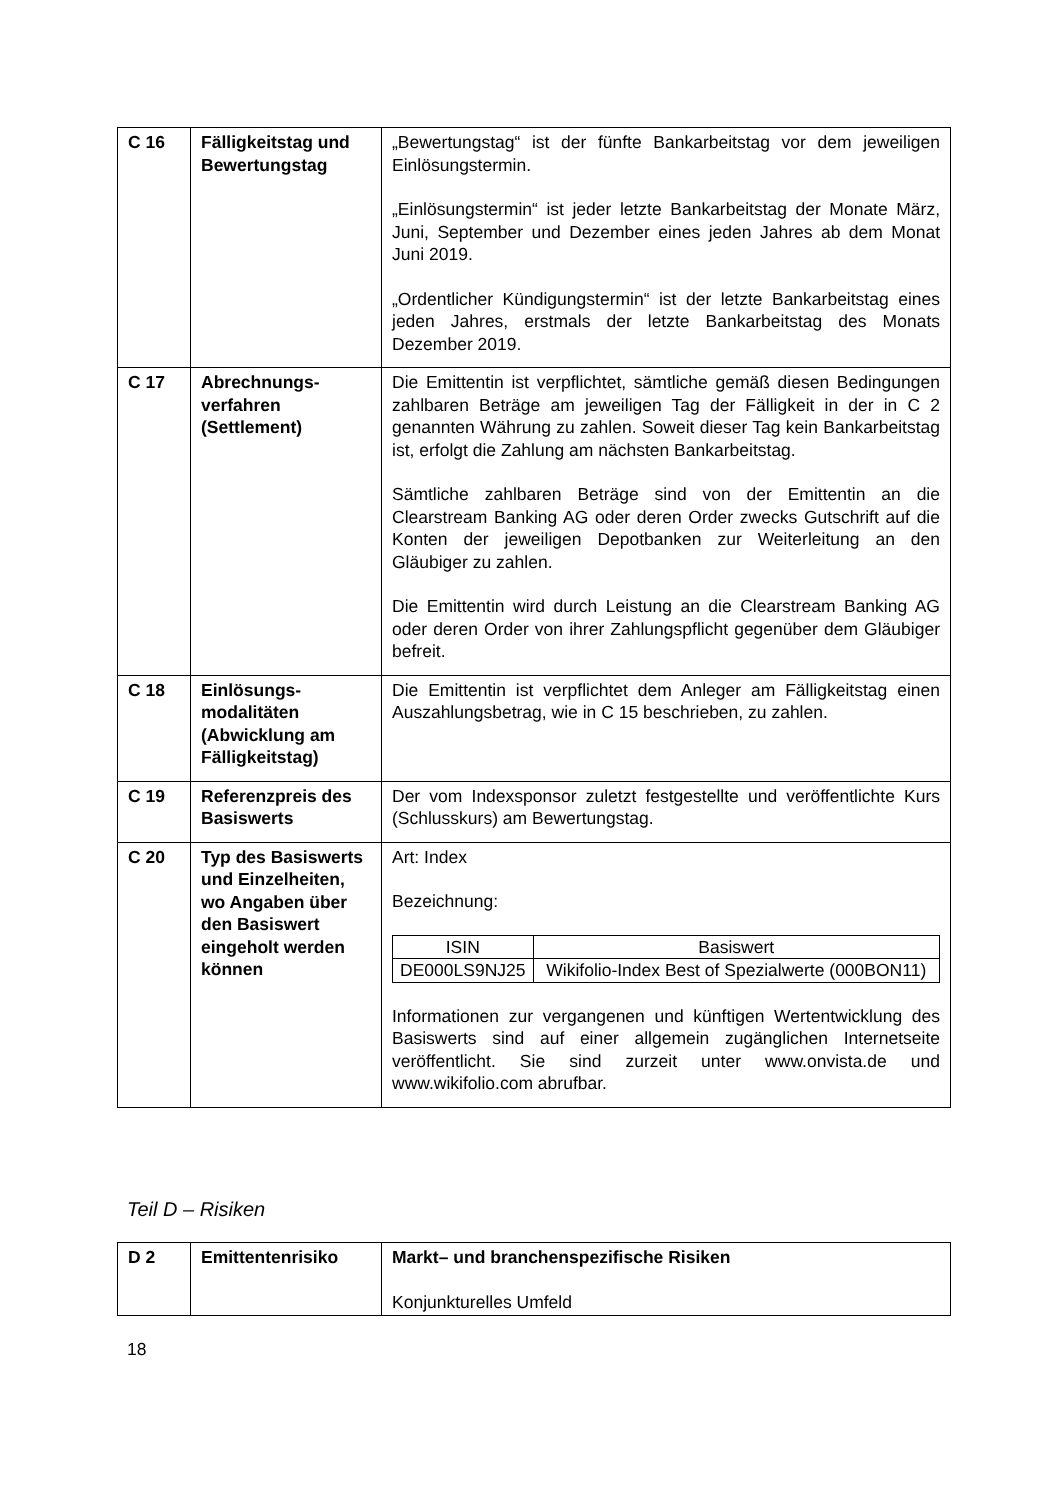| C 16 | Fälligkeitstag und Bewertungstag | „Bewertungstag“ ist der fünfte Bankarbeitstag vor dem jeweiligen Einlösungstermin. „Einlösungstermin“ ist jeder letzte Bankarbeitstag der Monate März, Juni, September und Dezember eines jeden Jahres ab dem Monat Juni 2019. „Ordentlicher Kündigungstermin“ ist der letzte Bankarbeitstag eines jeden Jahres, erstmals der letzte Bankarbeitstag des Monats Dezember 2019. |
| C 17 | Abrechnungs-verfahren (Settlement) | Die Emittentin ist verpflichtet, sämtliche gemäß diesen Bedingungen zahlbaren Beträge am jeweiligen Tag der Fälligkeit in der in C 2 genannten Währung zu zahlen. Soweit dieser Tag kein Bankarbeitstag ist, erfolgt die Zahlung am nächsten Bankarbeitstag. Sämtliche zahlbaren Beträge sind von der Emittentin an die Clearstream Banking AG oder deren Order zwecks Gutschrift auf die Konten der jeweiligen Depotbanken zur Weiterleitung an den Gläubiger zu zahlen. Die Emittentin wird durch Leistung an die Clearstream Banking AG oder deren Order von ihrer Zahlungspflicht gegenüber dem Gläubiger befreit. |
| C 18 | Einlösungs-modalitäten (Abwicklung am Fälligkeitstag) | Die Emittentin ist verpflichtet dem Anleger am Fälligkeitstag einen Auszahlungsbetrag, wie in C 15 beschrieben, zu zahlen. |
| C 19 | Referenzpreis des Basiswerts | Der vom Indexsponsor zuletzt festgestellte und veröffentlichte Kurs (Schlusskurs) am Bewertungstag. |
| C 20 | Typ des Basiswerts und Einzelheiten, wo Angaben über den Basiswert eingeholt werden können | Art: Index Bezeichnung: / ISIN / Basiswert / / --- / --- / / DE000LS9NJ25 / Wikifolio-Index Best of Spezialwerte (000BON11) / Informationen zur vergangenen und künftigen Wertentwicklung des Basiswerts sind auf einer allgemein zugänglichen Internetseite veröffentlicht. Sie sind zurzeit unter www.onvista.de und www.wikifolio.com abrufbar. |
Teil D – Risiken
| D 2 | Emittentenrisiko | Markt– und branchenspezifische Risiken Konjunkturelles Umfeld |
18